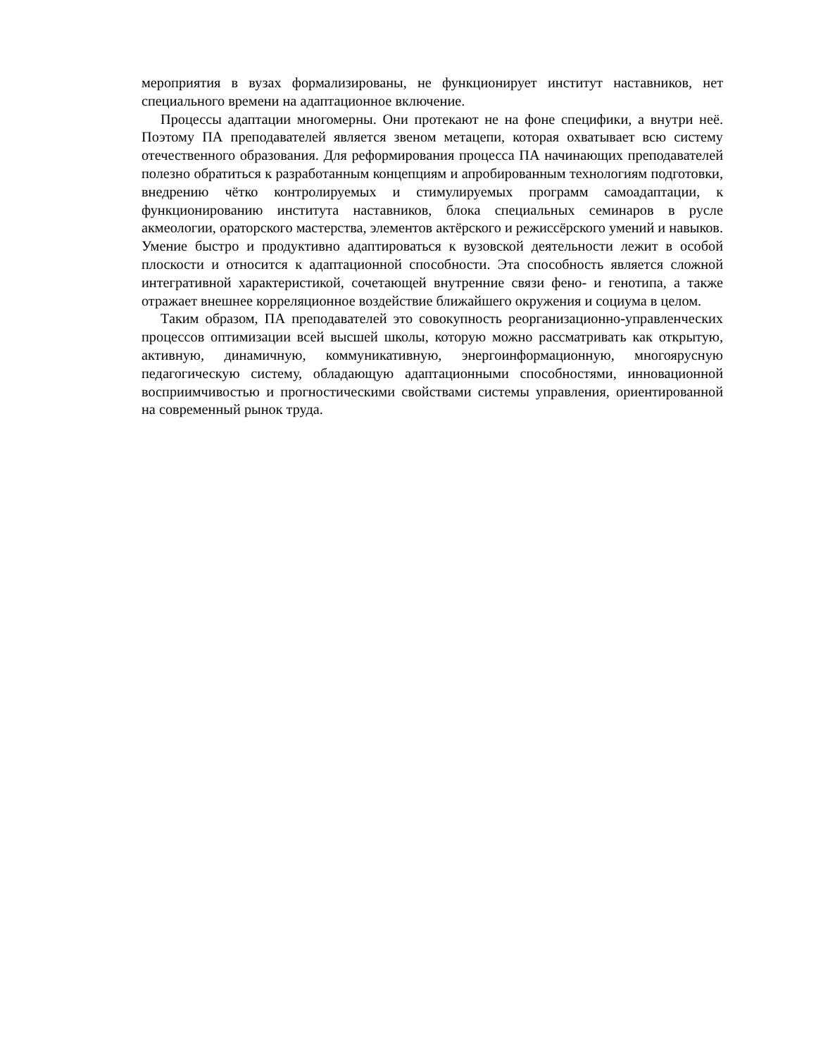мероприятия в вузах формализированы, не функционирует институт наставников, нет специального времени на адаптационное включение.
Процессы адаптации многомерны. Они протекают не на фоне специфики, а внутри неё. Поэтому ПА преподавателей является звеном метацепи, которая охватывает всю систему отечественного образования. Для реформирования процесса ПА начинающих преподавателей полезно обратиться к разработанным концепциям и апробированным технологиям подготовки, внедрению чётко контролируемых и стимулируемых программ самоадаптации, к функционированию института наставников, блока специальных семинаров в русле акмеологии, ораторского мастерства, элементов актёрского и режиссёрского умений и навыков. Умение быстро и продуктивно адаптироваться к вузовской деятельности лежит в особой плоскости и относится к адаптационной способности. Эта способность является сложной интегративной характеристикой, сочетающей внутренние связи фено- и генотипа, а также отражает внешнее корреляционное воздействие ближайшего окружения и социума в целом.
Таким образом, ПА преподавателей это совокупность реорганизационно-управленческих процессов оптимизации всей высшей школы, которую можно рассматривать как открытую, активную, динамичную, коммуникативную, энергоинформационную, многоярусную педагогическую систему, обладающую адаптационными способностями, инновационной восприимчивостью и прогностическими свойствами системы управления, ориентированной на современный рынок труда.